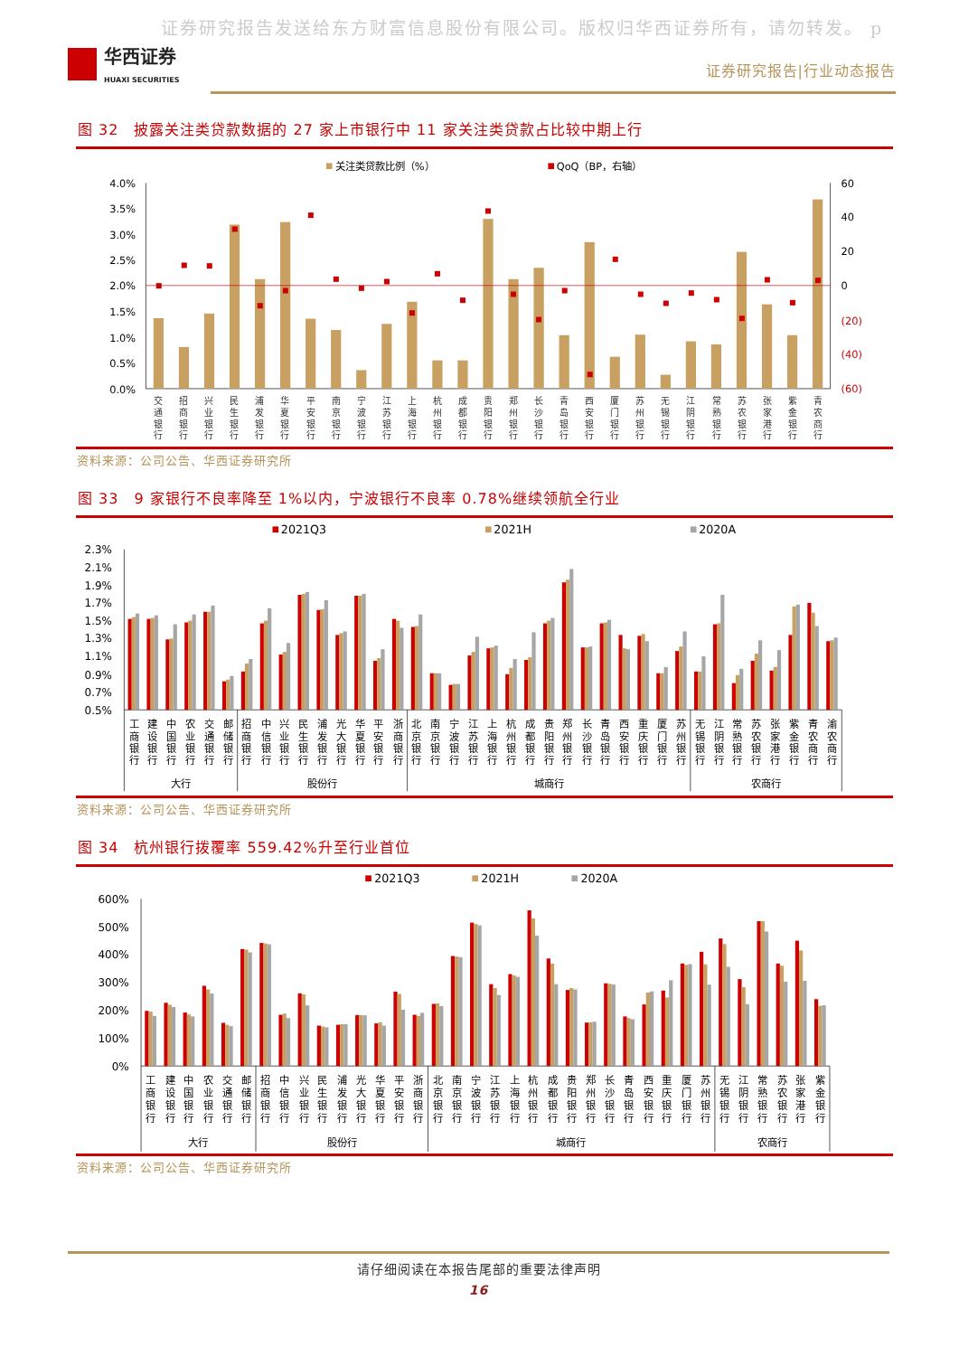证券研究报告发送给东方财富信息股份有限公司。版权归华西证券所有，请勿转发。 p
华西证券
HUAXI SECURITIES
证券研究报告|行业动态报告
图 32　披露关注类贷款数据的 27 家上市银行中 11 家关注类贷款占比较中期上行
关注类贷款比例（%）
QoQ（BP，右轴）
4.0%
3.5%
3.0%
2.5%
2.0%
1.5%
1.0%
0.5%
0.0%
60
40
20
0
(20)
(40)
(60)
交 通 银 行
招 商 银 行
兴 业 银 行
民 生 银 行
浦 发 银 行
华 夏 银 行
平 安 银 行
南 京 银 行
宁 波 银 行
江 苏 银 行
上 海 银 行
杭 州 银 行
成 都 银 行
贵 阳 银 行
郑 州 银 行
长 沙 银 行
青 岛 银 行
西 安 银 行
厦 门 银 行
苏 州 银 行
无 锡 银 行
江 阴 银 行
常 熟 银 行
苏 农 银 行
张 家 港 行
紫 金 银 行
青 农 商 行
资料来源：公司公告、华西证券研究所
图 33　9 家银行不良率降至 1%以内，宁波银行不良率 0.78%继续领航全行业
2021Q3
2021H
2020A
2.3%
2.1%
1.9%
1.7%
1.5%
1.3%
1.1%
0.9%
0.7%
0.5%
工 商 银 行
建 设 银 行
中 国 银 行
农 业 银 行
交 通 银 行
邮 储 银 行
招 商 银 行
中 信 银 行
兴 业 银 行
民 生 银 行
浦 发 银 行
光 大 银 行
华 夏 银 行
平 安 银 行
浙 商 银 行
北 京 银 行
南 京 银 行
宁 波 银 行
江 苏 银 行
上 海 银 行
杭 州 银 行
成 都 银 行
贵 阳 银 行
郑 州 银 行
长 沙 银 行
青 岛 银 行
西 安 银 行
重 庆 银 行
厦 门 银 行
苏 州 银 行
无 锡 银 行
江 阴 银 行
常 熟 银 行
苏 农 银 行
张 家 港 行
紫 金 银 行
青 农 商 行
渝 农 商 行
大行
股份行
城商行
农商行
资料来源：公司公告、华西证券研究所
图 34　杭州银行拨覆率 559.42%升至行业首位
2021Q3
2021H
2020A
600%
500%
400%
300%
200%
100%
0%
工 商 银 行
建 设 银 行
中 国 银 行
农 业 银 行
交 通 银 行
邮 储 银 行
招 商 银 行
中 信 银 行
兴 业 银 行
民 生 银 行
浦 发 银 行
光 大 银 行
华 夏 银 行
平 安 银 行
浙 商 银 行
北 京 银 行
南 京 银 行
宁 波 银 行
江 苏 银 行
上 海 银 行
杭 州 银 行
成 都 银 行
贵 阳 银 行
郑 州 银 行
长 沙 银 行
青 岛 银 行
西 安 银 行
重 庆 银 行
厦 门 银 行
苏 州 银 行
无 锡 银 行
江 阴 银 行
常 熟 银 行
苏 农 银 行
张 家 港 行
紫 金 银 行
大行
股份行
城商行
农商行
资料来源：公司公告、华西证券研究所
请仔细阅读在本报告尾部的重要法律声明
16